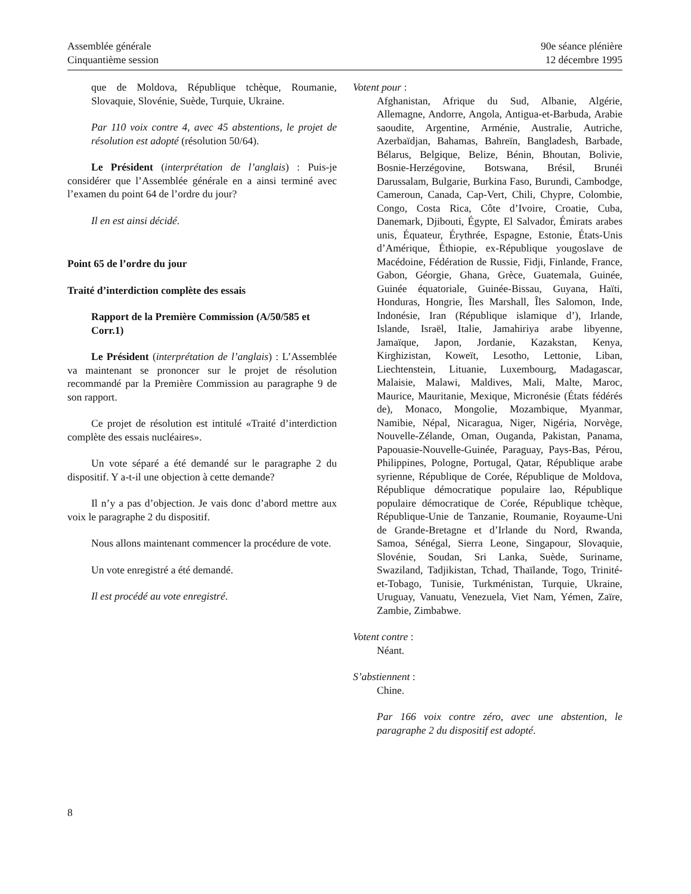Assemblée générale
Cinquantième session
90e séance plénière
12 décembre 1995
que de Moldova, République tchèque, Roumanie, Slovaquie, Slovénie, Suède, Turquie, Ukraine.
Par 110 voix contre 4, avec 45 abstentions, le projet de résolution est adopté (résolution 50/64).
Le Président (interprétation de l’anglais) : Puis-je considérer que l’Assemblée générale en a ainsi terminé avec l’examen du point 64 de l’ordre du jour?
Il en est ainsi décidé.
Point 65 de l’ordre du jour
Traité d’interdiction complète des essais
Rapport de la Première Commission (A/50/585 et Corr.1)
Le Président (interprétation de l’anglais) : L’Assemblée va maintenant se prononcer sur le projet de résolution recommandé par la Première Commission au paragraphe 9 de son rapport.
Ce projet de résolution est intitulé «Traité d’interdiction complète des essais nucléaires».
Un vote séparé a été demandé sur le paragraphe 2 du dispositif. Y a-t-il une objection à cette demande?
Il n’y a pas d’objection. Je vais donc d’abord mettre aux voix le paragraphe 2 du dispositif.
Nous allons maintenant commencer la procédure de vote.
Un vote enregistré a été demandé.
Il est procédé au vote enregistré.
Votent pour :
Afghanistan, Afrique du Sud, Albanie, Algérie, Allemagne, Andorre, Angola, Antigua-et-Barbuda, Arabie saoudite, Argentine, Arménie, Australie, Autriche, Azerbaïdjan, Bahamas, Bahreïn, Bangladesh, Barbade, Bélarus, Belgique, Belize, Bénin, Bhoutan, Bolivie, Bosnie-Herzégovine, Botswana, Brésil, Brunéi Darussalam, Bulgarie, Burkina Faso, Burundi, Cambodge, Cameroun, Canada, Cap-Vert, Chili, Chypre, Colombie, Congo, Costa Rica, Côte d’Ivoire, Croatie, Cuba, Danemark, Djibouti, Égypte, El Salvador, Émirats arabes unis, Équateur, Érythrée, Espagne, Estonie, États-Unis d’Amérique, Éthiopie, ex-République yougoslave de Macédoine, Fédération de Russie, Fidji, Finlande, France, Gabon, Géorgie, Ghana, Grèce, Guatemala, Guinée, Guinée équatoriale, Guinée-Bissau, Guyana, Haïti, Honduras, Hongrie, Îles Marshall, Îles Salomon, Inde, Indonésie, Iran (République islamique d’), Irlande, Islande, Israël, Italie, Jamahiriya arabe libyenne, Jamaïque, Japon, Jordanie, Kazakstan, Kenya, Kirghizistan, Koweït, Lesotho, Lettonie, Liban, Liechtenstein, Lituanie, Luxembourg, Madagascar, Malaisie, Malawi, Maldives, Mali, Malte, Maroc, Maurice, Mauritanie, Mexique, Micronésie (États fédérés de), Monaco, Mongolie, Mozambique, Myanmar, Namibie, Népal, Nicaragua, Niger, Nigéria, Norvège, Nouvelle-Zélande, Oman, Ouganda, Pakistan, Panama, Papouasie-Nouvelle-Guinée, Paraguay, Pays-Bas, Pérou, Philippines, Pologne, Portugal, Qatar, République arabe syrienne, République de Corée, République de Moldova, République démocratique populaire lao, République populaire démocratique de Corée, République tchèque, République-Unie de Tanzanie, Roumanie, Royaume-Uni de Grande-Bretagne et d’Irlande du Nord, Rwanda, Samoa, Sénégal, Sierra Leone, Singapour, Slovaquie, Slovénie, Soudan, Sri Lanka, Suède, Suriname, Swaziland, Tadjikistan, Tchad, Thaïlande, Togo, Trinité-et-Tobago, Tunisie, Turkménistan, Turquie, Ukraine, Uruguay, Vanuatu, Venezuela, Viet Nam, Yémen, Zaïre, Zambie, Zimbabwe.
Votent contre :
Néant.
S’abstiennent :
Chine.
Par 166 voix contre zéro, avec une abstention, le paragraphe 2 du dispositif est adopté.
8